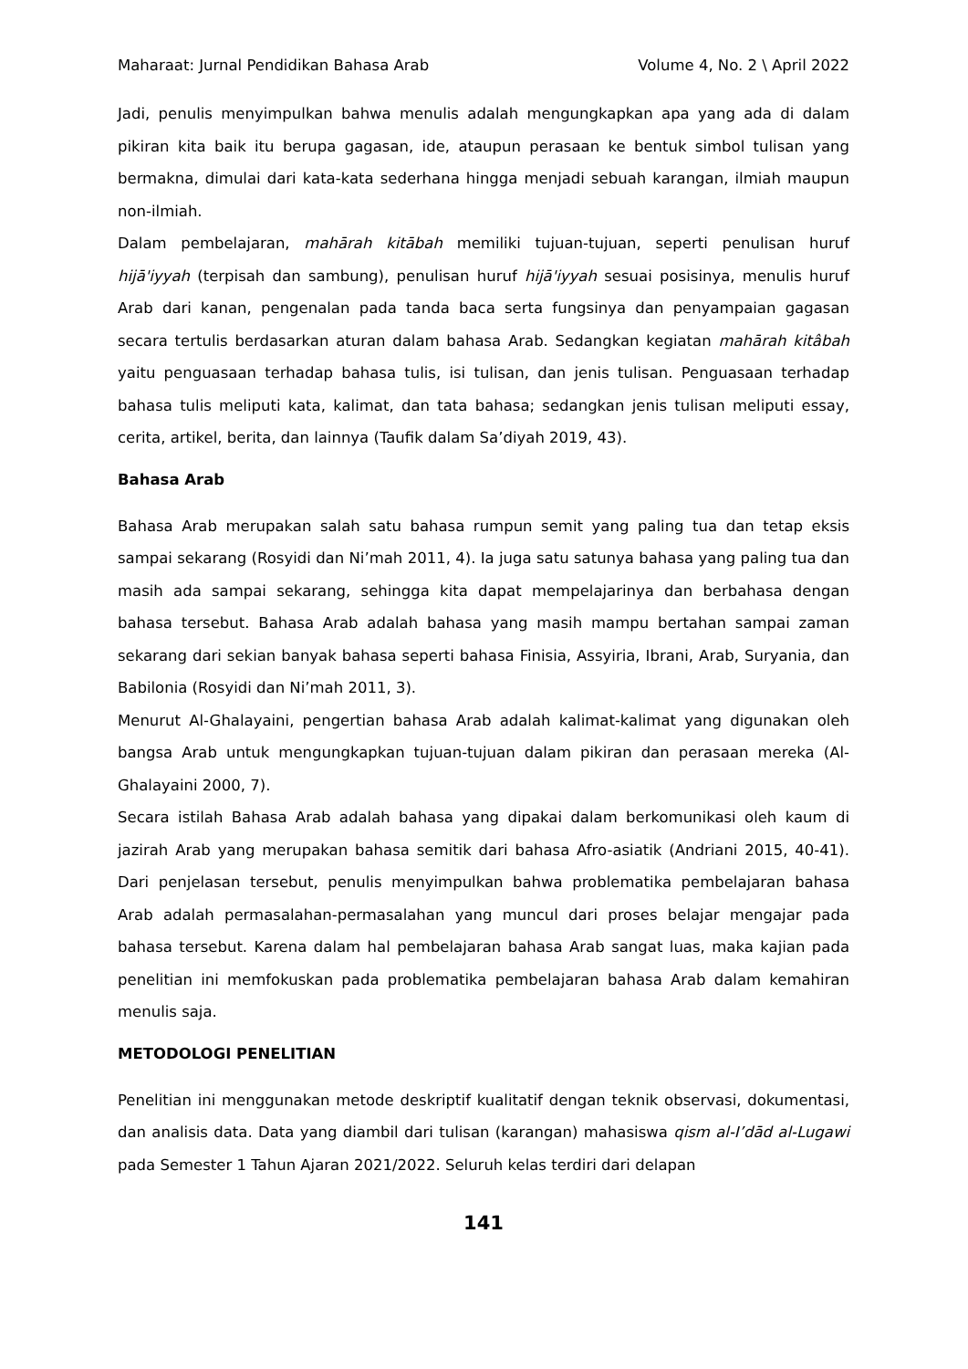Maharaat: Jurnal Pendidikan Bahasa Arab Volume 4, No. 2 \ April 2022
Jadi, penulis menyimpulkan bahwa menulis adalah mengungkapkan apa yang ada di dalam pikiran kita baik itu berupa gagasan, ide, ataupun perasaan ke bentuk simbol tulisan yang bermakna, dimulai dari kata-kata sederhana hingga menjadi sebuah karangan, ilmiah maupun non-ilmiah.
Dalam pembelajaran, mahārah kitābah memiliki tujuan-tujuan, seperti penulisan huruf hijā'iyyah (terpisah dan sambung), penulisan huruf hijā'iyyah sesuai posisinya, menulis huruf Arab dari kanan, pengenalan pada tanda baca serta fungsinya dan penyampaian gagasan secara tertulis berdasarkan aturan dalam bahasa Arab. Sedangkan kegiatan mahārah kitâbah yaitu penguasaan terhadap bahasa tulis, isi tulisan, dan jenis tulisan. Penguasaan terhadap bahasa tulis meliputi kata, kalimat, dan tata bahasa; sedangkan jenis tulisan meliputi essay, cerita, artikel, berita, dan lainnya (Taufik dalam Sa’diyah 2019, 43).
Bahasa Arab
Bahasa Arab merupakan salah satu bahasa rumpun semit yang paling tua dan tetap eksis sampai sekarang (Rosyidi dan Ni’mah 2011, 4). Ia juga satu satunya bahasa yang paling tua dan masih ada sampai sekarang, sehingga kita dapat mempelajarinya dan berbahasa dengan bahasa tersebut. Bahasa Arab adalah bahasa yang masih mampu bertahan sampai zaman sekarang dari sekian banyak bahasa seperti bahasa Finisia, Assyiria, Ibrani, Arab, Suryania, dan Babilonia (Rosyidi dan Ni’mah 2011, 3).
Menurut Al-Ghalayaini, pengertian bahasa Arab adalah kalimat-kalimat yang digunakan oleh bangsa Arab untuk mengungkapkan tujuan-tujuan dalam pikiran dan perasaan mereka (Al-Ghalayaini 2000, 7).
Secara istilah Bahasa Arab adalah bahasa yang dipakai dalam berkomunikasi oleh kaum di jazirah Arab yang merupakan bahasa semitik dari bahasa Afro-asiatik (Andriani 2015, 40-41). Dari penjelasan tersebut, penulis menyimpulkan bahwa problematika pembelajaran bahasa Arab adalah permasalahan-permasalahan yang muncul dari proses belajar mengajar pada bahasa tersebut. Karena dalam hal pembelajaran bahasa Arab sangat luas, maka kajian pada penelitian ini memfokuskan pada problematika pembelajaran bahasa Arab dalam kemahiran menulis saja.
METODOLOGI PENELITIAN
Penelitian ini menggunakan metode deskriptif kualitatif dengan teknik observasi, dokumentasi, dan analisis data. Data yang diambil dari tulisan (karangan) mahasiswa qism al-I’dād al-Lugawi pada Semester 1 Tahun Ajaran 2021/2022. Seluruh kelas terdiri dari delapan
141